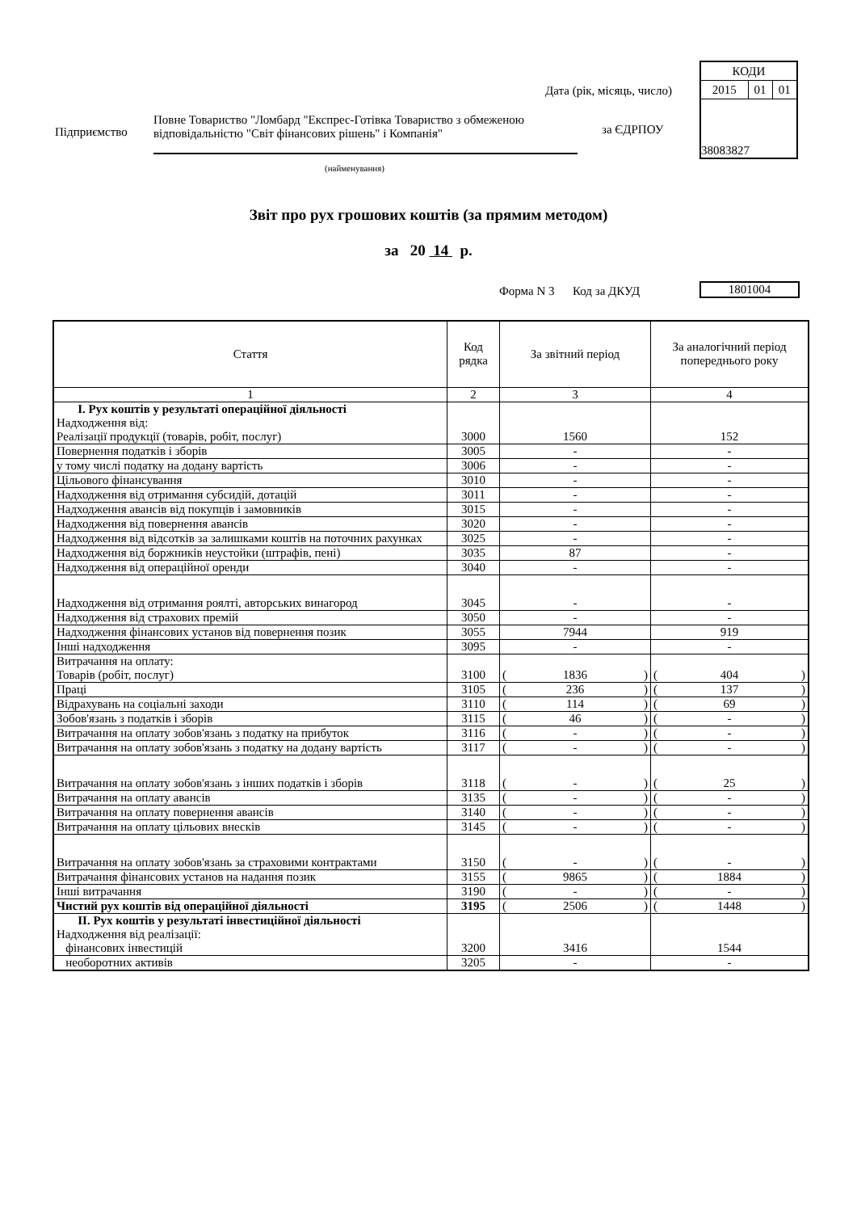| КОДИ | | |
| 2015 | 01 | 01 |
| 38083827 | | |
Дата (рік, місяць, число)
Підприємство
Повне Товариство "Ломбард "Експрес-Готівка Товариство з обмеженою відповідальністю "Світ фінансових рішень" і Компанія"
за ЄДРПОУ
(найменування)
Звіт про рух грошових коштів (за прямим методом)
за 20 14 р.
Форма N 3 Код за ДКУД 1801004
| Стаття | Код рядка | За звітний період | За аналогічний період попереднього року |
| --- | --- | --- | --- |
| 1 | 2 | 3 | 4 |
| I. Рух коштів у результаті операційної діяльності Надходження від: Реалізації продукції (товарів, робіт, послуг) | 3000 | 1560 | 152 |
| Повернення податків і зборів | 3005 | - | - |
| у тому числі податку на додану вартість | 3006 | - | - |
| Цільового фінансування | 3010 | - | - |
| Надходження від отримання субсидій, дотацій | 3011 | - | - |
| Надходження авансів від покупців і замовників | 3015 | - | - |
| Надходження від повернення авансів | 3020 | - | - |
| Надходження від відсотків за залишками коштів на поточних рахунках | 3025 | - | - |
| Надходження від боржників неустойки (штрафів, пені) | 3035 | 87 | - |
| Надходження від операційної оренди | 3040 | - | - |
| Надходження від отримання роялті, авторських винагород | 3045 | - | - |
| Надходження від страхових премій | 3050 | - | - |
| Надходження фінансових установ від повернення позик | 3055 | 7944 | 919 |
| Інші надходження | 3095 | - | - |
| Витрачання на оплату: Товарів (робіт, послуг) | 3100 | ( 1836 ) | ( 404 ) |
| Праці | 3105 | ( 236 ) | ( 137 ) |
| Відрахувань на соціальні заходи | 3110 | ( 114 ) | ( 69 ) |
| Зобов'язань з податків і зборів | 3115 | ( 46 ) | ( - ) |
| Витрачання на оплату зобов'язань з податку на прибуток | 3116 | ( - ) | ( - ) |
| Витрачання на оплату зобов'язань з податку на додану вартість | 3117 | ( - ) | ( - ) |
| Витрачання на оплату зобов'язань з інших податків і зборів | 3118 | ( - ) | ( 25 ) |
| Витрачання на оплату авансів | 3135 | ( - ) | ( - ) |
| Витрачання на оплату повернення авансів | 3140 | ( - ) | ( - ) |
| Витрачання на оплату цільових внесків | 3145 | ( - ) | ( - ) |
| Витрачання на оплату зобов'язань за страховими контрактами | 3150 | ( - ) | ( - ) |
| Витрачання фінансових установ на надання позик | 3155 | ( 9865 ) | ( 1884 ) |
| Інші витрачання | 3190 | ( - ) | ( - ) |
| Чистий рух коштів від операційної діяльності | 3195 | ( 2506 ) | ( 1448 ) |
| II. Рух коштів у результаті інвестиційної діяльності Надходження від реалізації: фінансових інвестицій | 3200 | 3416 | 1544 |
| необоротних активів | 3205 | - | - |